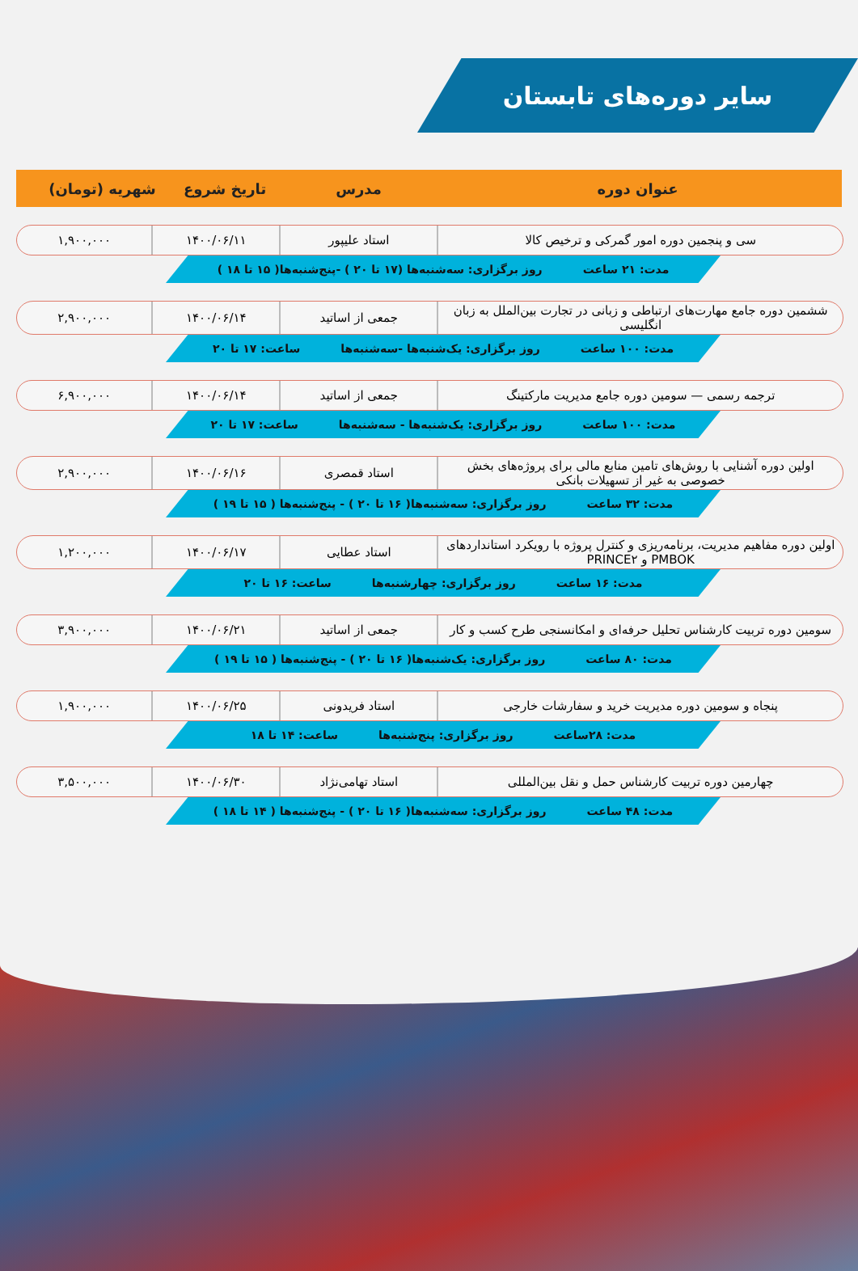سایر دوره‌های تابستان
عنوان دوره مدرس تاریخ شروع شهریه (تومان)
سی و پنجمین دوره امور گمرکی و ترخیص کالا استاد علیپور ۱۴۰۰/۰۶/۱۱ ۱,۹۰۰,۰۰۰
مدت: ۲۱ ساعت روز برگزاری: سه‌شنبه‌ها (۱۷ تا ۲۰ ) -پنج‌شنبه‌ها( ۱۵ تا ۱۸ )
ششمین دوره جامع مهارت‌های ارتباطی و زبانی در تجارت بین‌الملل به زبان انگلیسی
جمعی از اساتید ۱۴۰۰/۰۶/۱۴ ۲,۹۰۰,۰۰۰
مدت: ۱۰۰ ساعت روز برگزاری: یک‌شنبه‌ها -سه‌شنبه‌ها ساعت: ۱۷ تا ۲۰
ترجمه رسمی — سومین دوره جامع مدیریت مارکتینگ جمعی از اساتید ۱۴۰۰/۰۶/۱۴ ۶,۹۰۰,۰۰۰
مدت: ۱۰۰ ساعت روز برگزاری: یک‌شنبه‌ها - سه‌شنبه‌ها ساعت: ۱۷ تا ۲۰
اولین دوره آشنایی با روش‌های تامین منابع مالی برای پروژه‌های بخش خصوصی به غیر از تسهیلات بانکی
استاد قمصری ۱۴۰۰/۰۶/۱۶ ۲,۹۰۰,۰۰۰
مدت: ۳۲ ساعت روز برگزاری: سه‌شنبه‌ها( ۱۶ تا ۲۰ ) - پنج‌شنبه‌ها ( ۱۵ تا ۱۹ )
اولین دوره مفاهیم مدیریت، برنامه‌ریزی و کنترل پروژه با رویکرد استانداردهای PMBOK و PRINCE۲
استاد عطایی ۱۴۰۰/۰۶/۱۷ ۱,۲۰۰,۰۰۰
مدت: ۱۶ ساعت روز برگزاری: چهارشنبه‌ها ساعت: ۱۶ تا ۲۰
سومین دوره تربیت کارشناس تحلیل حرفه‌ای و امکانسنجی طرح کسب و کار
جمعی از اساتید ۱۴۰۰/۰۶/۲۱ ۳,۹۰۰,۰۰۰
مدت: ۸۰ ساعت روز برگزاری: یک‌شنبه‌ها( ۱۶ تا ۲۰ ) - پنج‌شنبه‌ها ( ۱۵ تا ۱۹ )
پنجاه و سومین دوره مدیریت خرید و سفارشات خارجی استاد فریدونی ۱۴۰۰/۰۶/۲۵ ۱,۹۰۰,۰۰۰
مدت: ۲۸ساعت روز برگزاری: پنج‌شنبه‌ها ساعت: ۱۴ تا ۱۸
چهارمین دوره تربیت کارشناس حمل و نقل بین‌المللی استاد تهامی‌نژاد ۱۴۰۰/۰۶/۳۰ ۳,۵۰۰,۰۰۰
مدت: ۴۸ ساعت روز برگزاری: سه‌شنبه‌ها( ۱۶ تا ۲۰ ) - پنج‌شنبه‌ها ( ۱۴ تا ۱۸ )